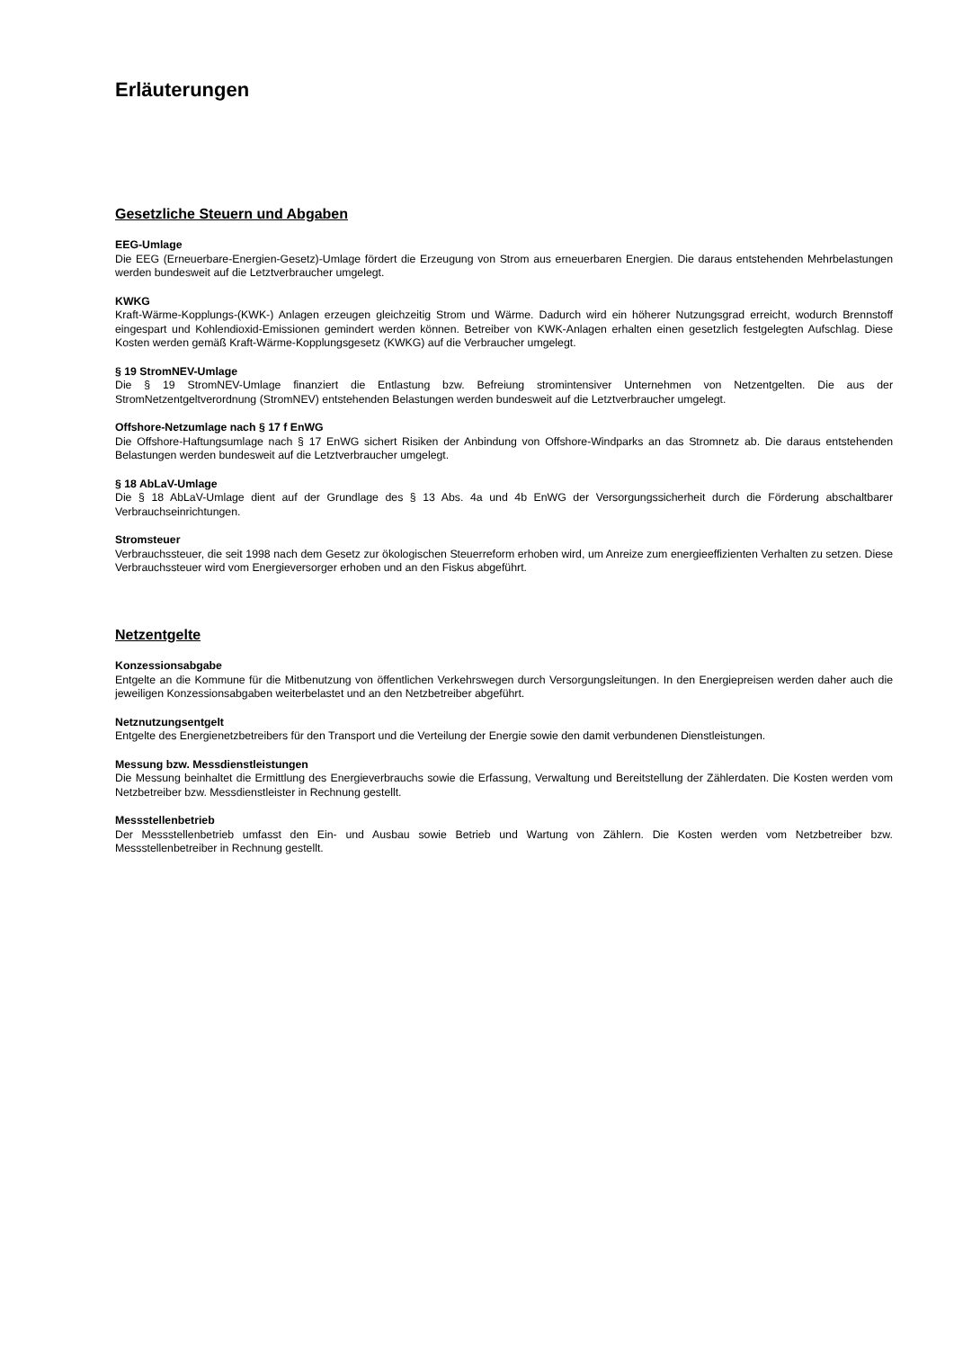Erläuterungen
Gesetzliche Steuern und Abgaben
EEG-Umlage
Die EEG (Erneuerbare-Energien-Gesetz)-Umlage fördert die Erzeugung von Strom aus erneuerbaren Energien. Die daraus entstehenden Mehrbelastungen werden bundesweit auf die Letztverbraucher umgelegt.
KWKG
Kraft-Wärme-Kopplungs-(KWK-) Anlagen erzeugen gleichzeitig Strom und Wärme. Dadurch wird ein höherer Nutzungsgrad erreicht, wodurch Brennstoff eingespart und Kohlendioxid-Emissionen gemindert werden können. Betreiber von KWK-Anlagen erhalten einen gesetzlich festgelegten Aufschlag. Diese Kosten werden gemäß Kraft-Wärme-Kopplungsgesetz (KWKG) auf die Verbraucher umgelegt.
§ 19 StromNEV-Umlage
Die § 19 StromNEV-Umlage finanziert die Entlastung bzw. Befreiung stromintensiver Unternehmen von Netzentgelten. Die aus der StromNetzentgeltverordnung (StromNEV) entstehenden Belastungen werden bundesweit auf die Letztverbraucher umgelegt.
Offshore-Netzumlage nach § 17 f EnWG
Die Offshore-Haftungsumlage nach § 17 EnWG sichert Risiken der Anbindung von Offshore-Windparks an das Stromnetz ab. Die daraus entstehenden Belastungen werden bundesweit auf die Letztverbraucher umgelegt.
§ 18 AbLaV-Umlage
Die § 18 AbLaV-Umlage dient auf der Grundlage des § 13 Abs. 4a und 4b EnWG der Versorgungssicherheit durch die Förderung abschaltbarer Verbrauchseinrichtungen.
Stromsteuer
Verbrauchssteuer, die seit 1998 nach dem Gesetz zur ökologischen Steuerreform erhoben wird, um Anreize zum energieeffizienten Verhalten zu setzen. Diese Verbrauchssteuer wird vom Energieversorger erhoben und an den Fiskus abgeführt.
Netzentgelte
Konzessionsabgabe
Entgelte an die Kommune für die Mitbenutzung von öffentlichen Verkehrswegen durch Versorgungsleitungen. In den Energiepreisen werden daher auch die jeweiligen Konzessionsabgaben weiterbelastet und an den Netzbetreiber abgeführt.
Netznutzungsentgelt
Entgelte des Energienetzbetreibers für den Transport und die Verteilung der Energie sowie den damit verbundenen Dienstleistungen.
Messung bzw. Messdienstleistungen
Die Messung beinhaltet die Ermittlung des Energieverbrauchs sowie die Erfassung, Verwaltung und Bereitstellung der Zählerdaten. Die Kosten werden vom Netzbetreiber bzw. Messdienstleister in Rechnung gestellt.
Messstellenbetrieb
Der Messstellenbetrieb umfasst den Ein- und Ausbau sowie Betrieb und Wartung von Zählern. Die Kosten werden vom Netzbetreiber bzw. Messstellenbetreiber in Rechnung gestellt.